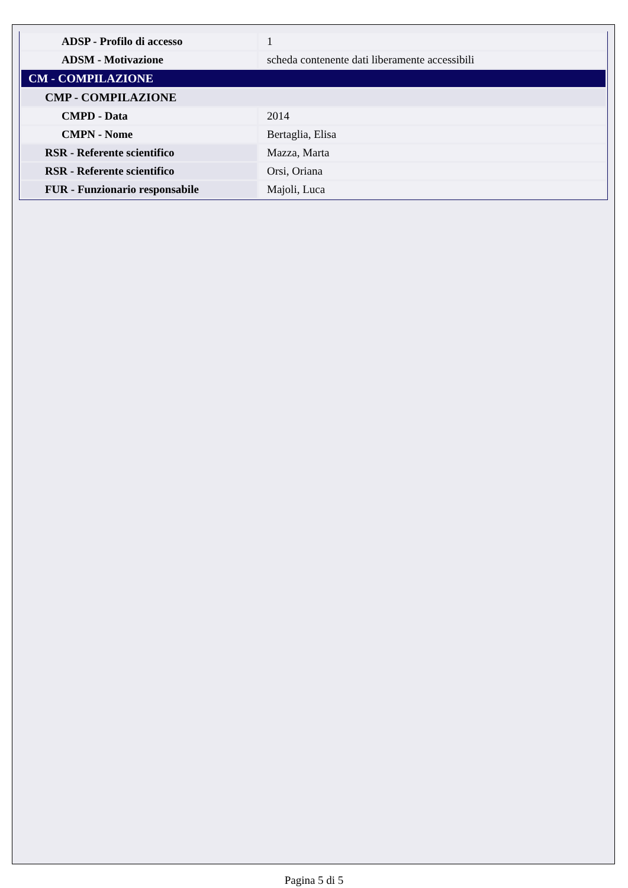| ADSP - Profilo di accesso | 1 |
| ADSM - Motivazione | scheda contenente dati liberamente accessibili |
| CM - COMPILAZIONE | |
| CMP - COMPILAZIONE | |
| CMPD - Data | 2014 |
| CMPN - Nome | Bertaglia, Elisa |
| RSR - Referente scientifico | Mazza, Marta |
| RSR - Referente scientifico | Orsi, Oriana |
| FUR - Funzionario responsabile | Majoli, Luca |
Pagina 5 di 5